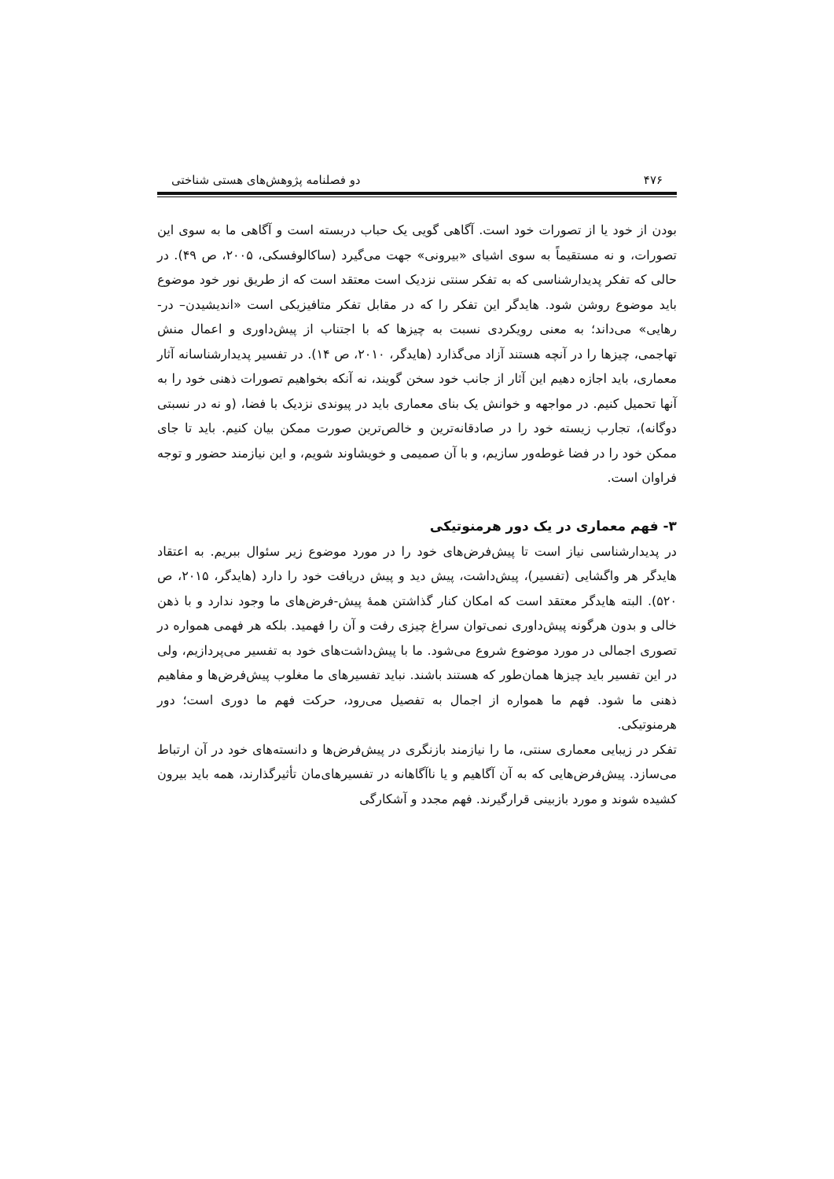۴۷۶ دو فصلنامه پژوهش‌های هستی شناختی
بودن از خود یا از تصورات خود است. آگاهی گویی یک حباب دربسته است و آگاهی ما به سوی این تصورات، و نه مستقیماً به سوی اشیای «بیرونی» جهت می‌گیرد (ساکالوفسکی، ۲۰۰۵، ص ۴۹). در حالی که تفکر پدیدارشناسی که به تفکر سنتی نزدیک است معتقد است که از طریق نور خود موضوع باید موضوع روشن شود. هایدگر این تفکر را که در مقابل تفکر متافیزیکی است «اندیشیدن– در- رهایی» می‌داند؛ به معنی رویکردی نسبت به چیزها که با اجتناب از پیش‌داوری و اعمال منش تهاجمی، چیزها را در آنچه هستند آزاد می‌گذارد (هایدگر، ۲۰۱۰، ص ۱۴). در تفسیر پدیدارشناسانه آثار معماری، باید اجازه دهیم این آثار از جانب خود سخن گویند، نه آنکه بخواهیم تصورات ذهنی خود را به آنها تحمیل کنیم. در مواجهه و خوانش یک بنای معماری باید در پیوندی نزدیک با فضا، (و نه در نسبتی دوگانه)، تجارب زیسته خود را در صادقانه‌ترین و خالص‌ترین صورت ممکن بیان کنیم. باید تا جای ممکن خود را در فضا غوطه‌ور سازیم، و با آن صمیمی و خویشاوند شویم، و این نیازمند حضور و توجه فراوان است.
۳- فهم معماری در یک دور هرمنوتیکی
در پدیدارشناسی نیاز است تا پیش‌فرض‌های خود را در مورد موضوع زیر سئوال ببریم. به اعتقاد هایدگر هر واگشایی (تفسیر)، پیش‌داشت، پیش دید و پیش دریافت خود را دارد (هایدگر، ۲۰۱۵، ص ۵۲۰). البته هایدگر معتقد است که امکان کنار گذاشتن همهٔ پیش-فرض‌های ما وجود ندارد و با ذهن خالی و بدون هرگونه پیش‌داوری نمی‌توان سراغ چیزی رفت و آن را فهمید. بلکه هر فهمی همواره در تصوری اجمالی در مورد موضوع شروع می‌شود. ما با پیش‌داشت‌های خود به تفسیر می‌پردازیم، ولی در این تفسیر باید چیزها همان‌طور که هستند باشند. نباید تفسیرهای ما مغلوب پیش‌فرض‌ها و مفاهیم ذهنی ما شود. فهم ما همواره از اجمال به تفصیل می‌رود، حرکت فهم ما دوری است؛ دور هرمنوتیکی.
تفکر در زیبایی معماری سنتی، ما را نیازمند بازنگری در پیش‌فرض‌ها و دانسته‌های خود در آن ارتباط می‌سازد. پیش‌فرض‌هایی که به آن آگاهیم و یا ناآگاهانه در تفسیرهای‌مان تأثیرگذارند، همه باید بیرون کشیده شوند و مورد بازبینی قرارگیرند. فهم مجدد و آشکارگی